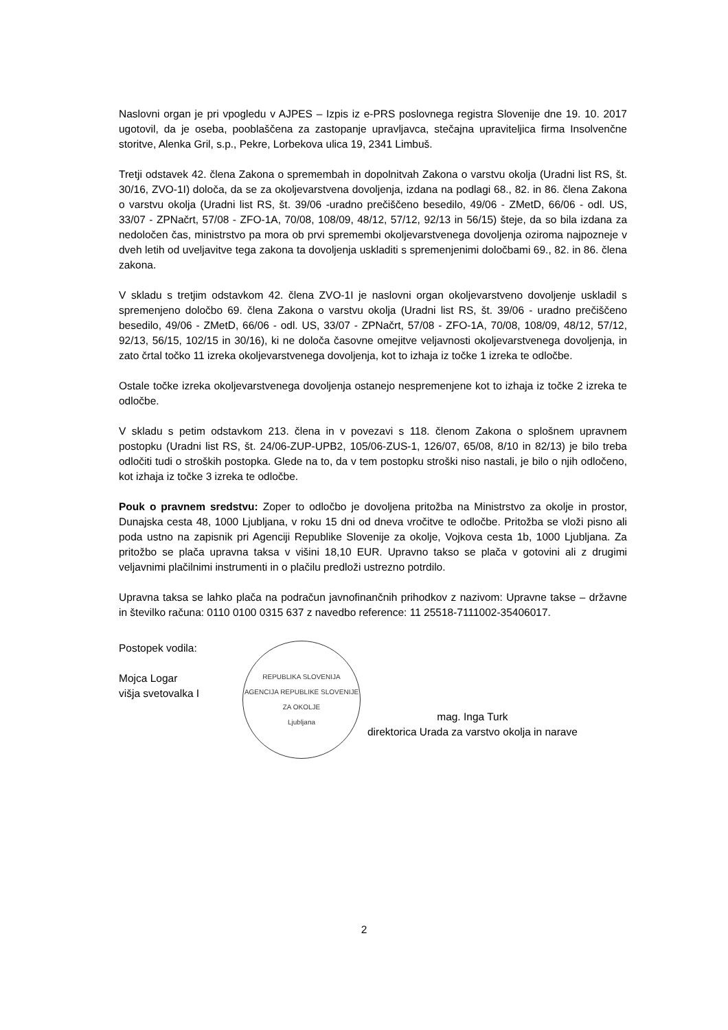Naslovni organ je pri vpogledu v AJPES – Izpis iz e-PRS poslovnega registra Slovenije dne 19. 10. 2017 ugotovil, da je oseba, pooblaščena za zastopanje upravljavca, stečajna upraviteljica firma Insolvenčne storitve, Alenka Gril, s.p., Pekre, Lorbekova ulica 19, 2341 Limbuš.
Tretji odstavek 42. člena Zakona o spremembah in dopolnitvah Zakona o varstvu okolja (Uradni list RS, št. 30/16, ZVO-1I) določa, da se za okoljevarstvena dovoljenja, izdana na podlagi 68., 82. in 86. člena Zakona o varstvu okolja (Uradni list RS, št. 39/06 -uradno prečiščeno besedilo, 49/06 - ZMetD, 66/06 - odl. US, 33/07 - ZPNačrt, 57/08 - ZFO-1A, 70/08, 108/09, 48/12, 57/12, 92/13 in 56/15) šteje, da so bila izdana za nedoločen čas, ministrstvo pa mora ob prvi spremembi okoljevarstvenega dovoljenja oziroma najpozneje v dveh letih od uveljavitve tega zakona ta dovoljenja uskladiti s spremenjenimi določbami 69., 82. in 86. člena zakona.
V skladu s tretjim odstavkom 42. člena ZVO-1I je naslovni organ okoljevarstveno dovoljenje uskladil s spremenjeno določbo 69. člena Zakona o varstvu okolja (Uradni list RS, št. 39/06 - uradno prečiščeno besedilo, 49/06 - ZMetD, 66/06 - odl. US, 33/07 - ZPNačrt, 57/08 - ZFO-1A, 70/08, 108/09, 48/12, 57/12, 92/13, 56/15, 102/15 in 30/16), ki ne določa časovne omejitve veljavnosti okoljevarstvenega dovoljenja, in zato črtal točko 11 izreka okoljevarstvenega dovoljenja, kot to izhaja iz točke 1 izreka te odločbe.
Ostale točke izreka okoljevarstvenega dovoljenja ostanejo nespremenjene kot to izhaja iz točke 2 izreka te odločbe.
V skladu s petim odstavkom 213. člena in v povezavi s 118. členom Zakona o splošnem upravnem postopku (Uradni list RS, št. 24/06-ZUP-UPB2, 105/06-ZUS-1, 126/07, 65/08, 8/10 in 82/13) je bilo treba odločiti tudi o stroških postopka. Glede na to, da v tem postopku stroški niso nastali, je bilo o njih odločeno, kot izhaja iz točke 3 izreka te odločbe.
Pouk o pravnem sredstvu: Zoper to odločbo je dovoljena pritožba na Ministrstvo za okolje in prostor, Dunajska cesta 48, 1000 Ljubljana, v roku 15 dni od dneva vročitve te odločbe. Pritožba se vloži pisno ali poda ustno na zapisnik pri Agenciji Republike Slovenije za okolje, Vojkova cesta 1b, 1000 Ljubljana. Za pritožbo se plača upravna taksa v višini 18,10 EUR. Upravno takso se plača v gotovini ali z drugimi veljavnimi plačilnimi instrumenti in o plačilu predloži ustrezno potrdilo.
Upravna taksa se lahko plača na podračun javnofinančnih prihodkov z nazivom: Upravne takse – državne in številko računa: 0110 0100 0315 637 z navedbo reference: 11 25518-7111002-35406017.
Postopek vodila:
Mojca Logar
višja svetovalka I
REPUBLIKA SLOVENIJA
AGENCIJA REPUBLIKE SLOVENIJE ZA OKOLJE
Ljubljana
mag. Inga Turk
direktorica Urada za varstvo okolja in narave
2